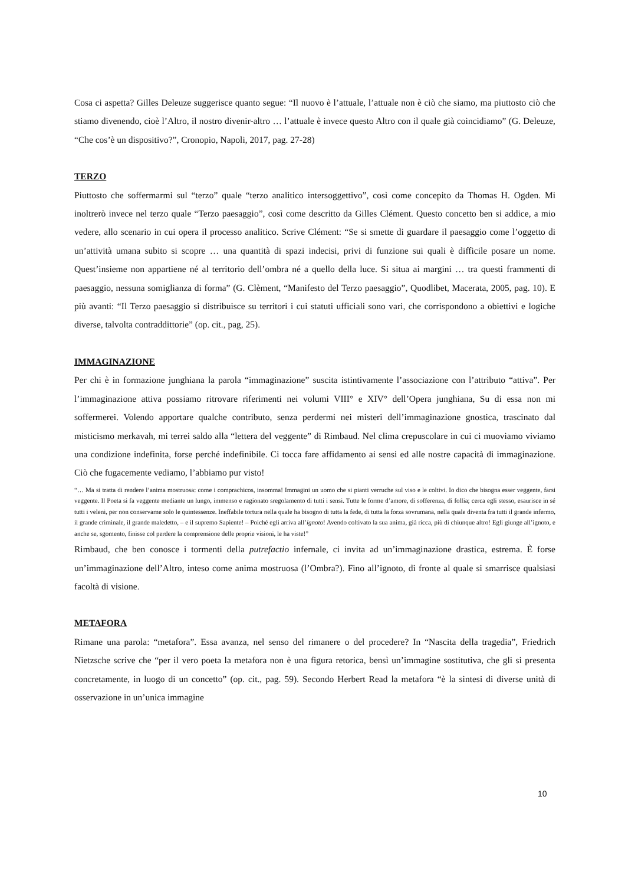Cosa ci aspetta? Gilles Deleuze suggerisce quanto segue: “Il nuovo è l’attuale, l’attuale non è ciò che siamo, ma piuttosto ciò che stiamo divenendo, cioè l’Altro, il nostro divenir-altro … l’attuale è invece questo Altro con il quale già coincidiamo” (G. Deleuze, “Che cos’è un dispositivo?”, Cronopio, Napoli, 2017, pag. 27-28)
TERZO
Piuttosto che soffermarmi sul “terzo” quale “terzo analitico intersoggettivo”, così come concepito da Thomas H. Ogden. Mi inoltrerò invece nel terzo quale “Terzo paesaggio”, così come descritto da Gilles Clément. Questo concetto ben si addice, a mio vedere, allo scenario in cui opera il processo analitico. Scrive Clément: “Se si smette di guardare il paesaggio come l’oggetto di un’attività umana subito si scopre … una quantità di spazi indecisi, privi di funzione sui quali è difficile posare un nome. Quest’insieme non appartiene né al territorio dell’ombra né a quello della luce. Si situa ai margini … tra questi frammenti di paesaggio, nessuna somiglianza di forma” (G. Clèment, “Manifesto del Terzo paesaggio”, Quodlibet, Macerata, 2005, pag. 10). E più avanti: “Il Terzo paesaggio si distribuisce su territori i cui statuti ufficiali sono vari, che corrispondono a obiettivi e logiche diverse, talvolta contraddittorie” (op. cit., pag, 25).
IMMAGINAZIONE
Per chi è in formazione junghiana la parola “immaginazione” suscita istintivamente l’associazione con l’attributo “attiva”. Per l’immaginazione attiva possiamo ritrovare riferimenti nei volumi VIII° e XIV° dell’Opera junghiana, Su di essa non mi soffermerei. Volendo apportare qualche contributo, senza perdermi nei misteri dell’immaginazione gnostica, trascinato dal misticismo merkavah, mi terrei saldo alla “lettera del veggente” di Rimbaud. Nel clima crepuscolare in cui ci muoviamo viviamo una condizione indefinita, forse perché indefinibile. Ci tocca fare affidamento ai sensi ed alle nostre capacità di immaginazione. Ciò che fugacemente vediamo, l’abbiamo pur visto!
“… Ma si tratta di rendere l’anima mostruosa: come i comprachicos, insomma! Immagini un uomo che si pianti verruche sul viso e le coltivi. Io dico che bisogna esser veggente, farsi veggente. Il Poeta si fa veggente mediante un lungo, immenso e ragionato sregolamento di tutti i sensi. Tutte le forme d’amore, di sofferenza, di follia; cerca egli stesso, esaurisce in sé tutti i veleni, per non conservarne solo le quintessenze. Ineffabile tortura nella quale ha bisogno di tutta la fede, di tutta la forza sovrumana, nella quale diventa fra tutti il grande infermo, il grande criminale, il grande maledetto, – e il supremo Sapiente! – Poiché egli arriva all’ignoto! Avendo coltivato la sua anima, già ricca, più di chiunque altro! Egli giunge all’ignoto, e anche se, sgomento, finisse col perdere la comprensione delle proprie visioni, le ha viste!”
Rimbaud, che ben conosce i tormenti della putrefactio infernale, ci invita ad un’immaginazione drastica, estrema. È forse un’immaginazione dell’Altro, inteso come anima mostruosa (l’Ombra?). Fino all’ignoto, di fronte al quale si smarrisce qualsiasi facoltà di visione.
METAFORA
Rimane una parola: “metafora”. Essa avanza, nel senso del rimanere o del procedere? In “Nascita della tragedia”, Friedrich Nietzsche scrive che “per il vero poeta la metafora non è una figura retorica, bensì un’immagine sostitutiva, che gli si presenta concretamente, in luogo di un concetto” (op. cit., pag. 59). Secondo Herbert Read la metafora “è la sintesi di diverse unità di osservazione in un’unica immagine
10